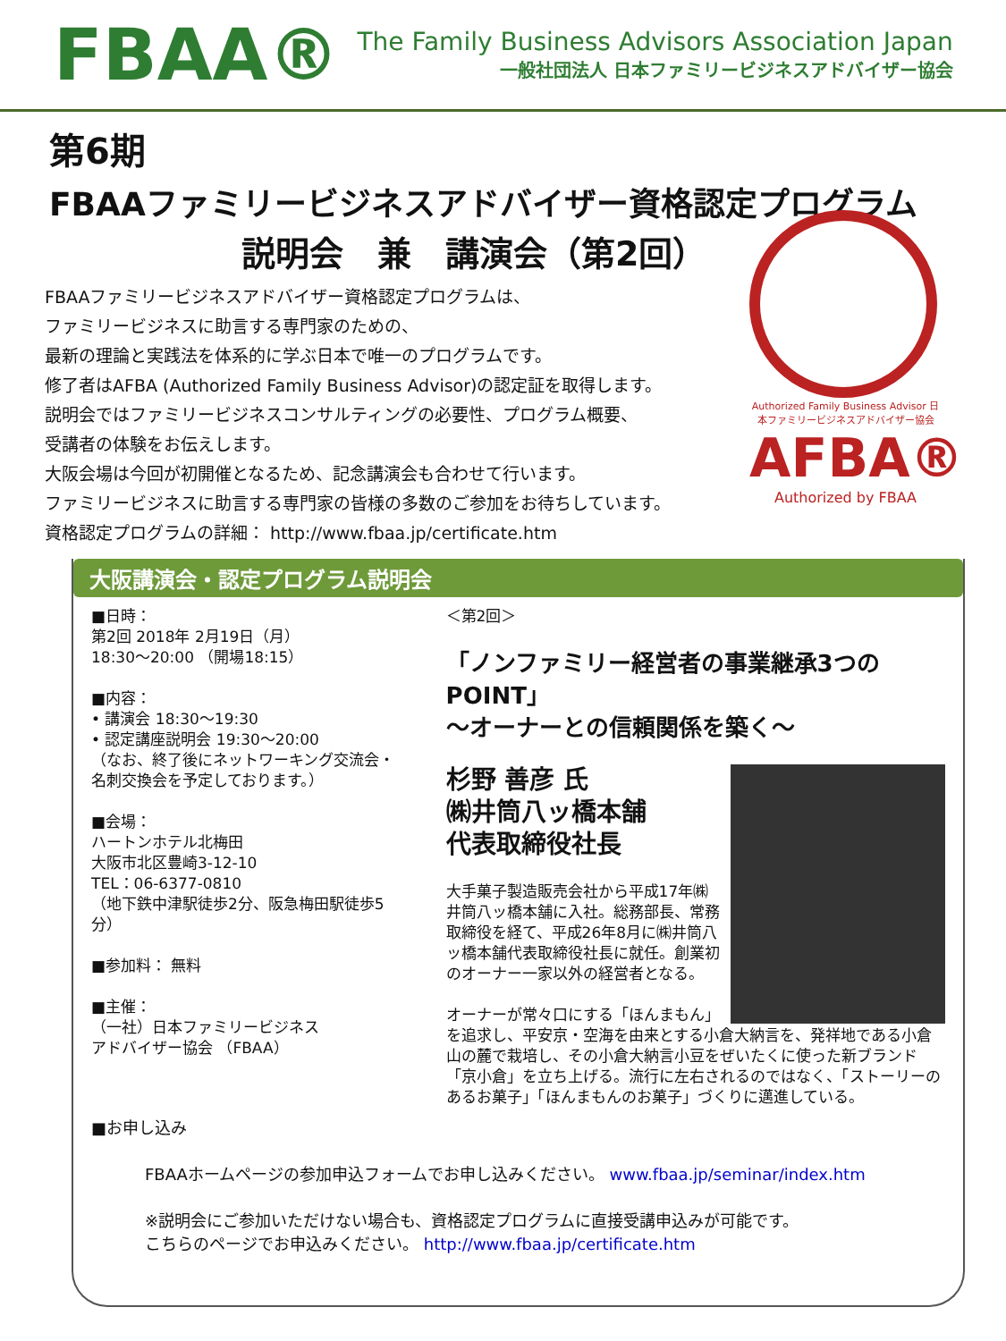FBAA®
The Family Business Advisors Association Japan
一般社団法人 日本ファミリービジネスアドバイザー協会
第6期
FBAAファミリービジネスアドバイザー資格認定プログラム
説明会　兼　講演会（第2回）
Authorized Family Business Advisor 日本ファミリービジネスアドバイザー協会
AFBA®
Authorized by FBAA
FBAAファミリービジネスアドバイザー資格認定プログラムは、
ファミリービジネスに助言する専門家のための、
最新の理論と実践法を体系的に学ぶ日本で唯一のプログラムです。
修了者はAFBA (Authorized Family Business Advisor)の認定証を取得します。
説明会ではファミリービジネスコンサルティングの必要性、プログラム概要、
受講者の体験をお伝えします。
大阪会場は今回が初開催となるため、記念講演会も合わせて行います。
ファミリービジネスに助言する専門家の皆様の多数のご参加をお待ちしています。
資格認定プログラムの詳細： http://www.fbaa.jp/certificate.htm
大阪講演会・認定プログラム説明会
■日時：
第2回 2018年 2月19日（月）
18:30～20:00 （開場18:15）
■内容：
• 講演会 18:30～19:30
• 認定講座説明会 19:30～20:00
（なお、終了後にネットワーキング交流会・名刺交換会を予定しております。）
■会場：
ハートンホテル北梅田
大阪市北区豊崎3-12-10
TEL：06-6377-0810
（地下鉄中津駅徒歩2分、阪急梅田駅徒歩5分）
■参加料： 無料
■主催：
（一社）日本ファミリービジネス
アドバイザー協会 （FBAA）
＜第2回＞
「ノンファミリー経営者の事業継承3つのPOINT」
～オーナーとの信頼関係を築く～
杉野 善彦 氏
㈱井筒八ッ橋本舗
代表取締役社長
大手菓子製造販売会社から平成17年㈱井筒八ッ橋本舗に入社。総務部長、常務取締役を経て、平成26年8月に㈱井筒八ッ橋本舗代表取締役社長に就任。創業初のオーナー一家以外の経営者となる。
オーナーが常々口にする「ほんまもん」を追求し、平安京・空海を由来とする小倉大納言を、発祥地である小倉山の麓で栽培し、その小倉大納言小豆をぜいたくに使った新ブランド「京小倉」を立ち上げる。流行に左右されるのではなく、「ストーリーのあるお菓子」「ほんまもんのお菓子」づくりに邁進している。
■お申し込み
FBAAホームページの参加申込フォームでお申し込みください。 www.fbaa.jp/seminar/index.htm
※説明会にご参加いただけない場合も、資格認定プログラムに直接受講申込みが可能です。
こちらのページでお申込みください。 http://www.fbaa.jp/certificate.htm